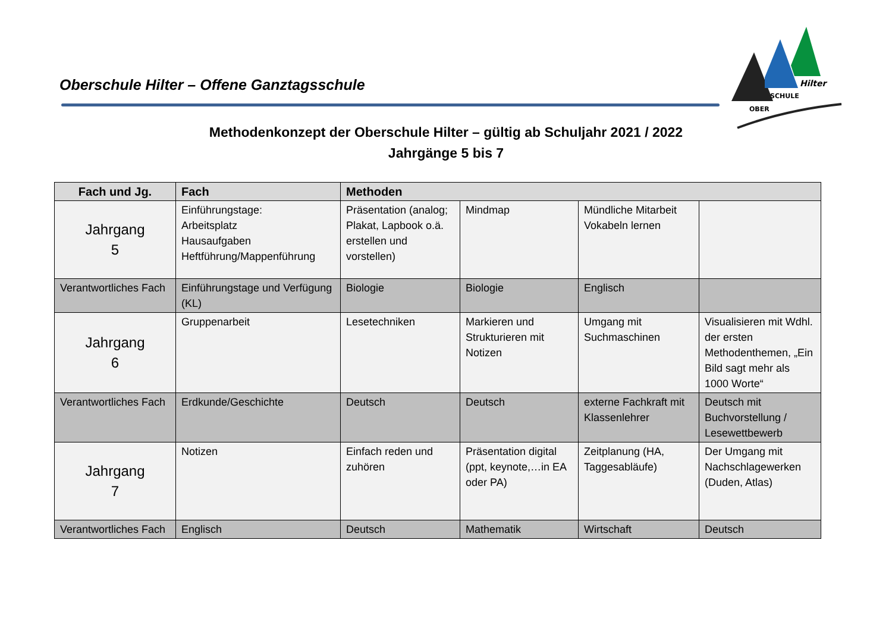Oberschule Hilter – Offene Ganztagsschule
Hilter
SCHULE
OBER
Methodenkonzept der Oberschule Hilter – gültig ab Schuljahr 2021 / 2022
Jahrgänge 5 bis 7
| Fach und Jg. | Fach | Methoden | | | |
| --- | --- | --- | --- | --- | --- |
| Jahrgang 5 | Einführungstage: Arbeitsplatz Hausaufgaben Heftführung/Mappenführung | Präsentation (analog; Plakat, Lapbook o.ä. erstellen und vorstellen) | Mindmap | Mündliche Mitarbeit Vokabeln lernen | |
| Verantwortliches Fach | Einführungstage und Verfügung (KL) | Biologie | Biologie | Englisch | |
| Jahrgang 6 | Gruppenarbeit | Lesetechniken | Markieren und Strukturieren mit Notizen | Umgang mit Suchmaschinen | Visualisieren mit Wdhl. der ersten Methodenthemen, „Ein Bild sagt mehr als 1000 Worte“ |
| Verantwortliches Fach | Erdkunde/Geschichte | Deutsch | Deutsch | externe Fachkraft mit Klassenlehrer | Deutsch mit Buchvorstellung / Lesewettbewerb |
| Jahrgang 7 | Notizen | Einfach reden und zuhören | Präsentation digital (ppt, keynote,…in EA oder PA) | Zeitplanung (HA, Taggesabläufe) | Der Umgang mit Nachschlagewerken (Duden, Atlas) |
| Verantwortliches Fach | Englisch | Deutsch | Mathematik | Wirtschaft | Deutsch |